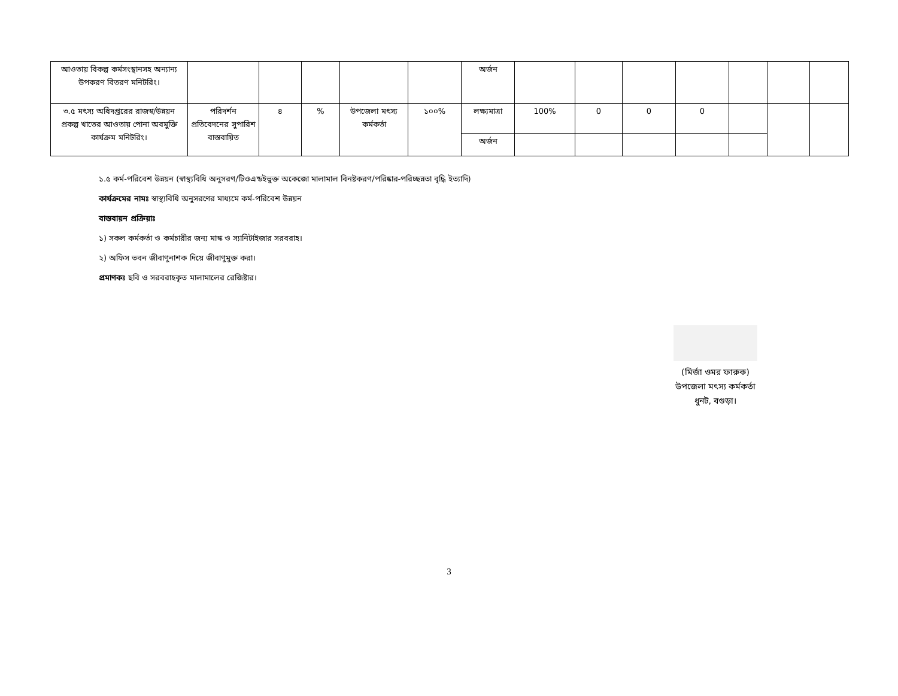| আওতায় বিকল্প কর্মসংস্থানসহ অন্যান্য উপকরণ বিতরণ মনিটরিং। | | | | | | অর্জন | | | | | | | |
| ৩.৫ মৎস্য অধিদপ্তরের রাজস্ব/উন্নয়ন প্রকল্প খাতের আওতায় পোনা অবমুক্তি কার্যক্রম মনিটরিং। | পরিদর্শন প্রতিবেদনের সুপারিশ বাস্তবায়িত | ৪ | % | উপজেলা মৎস্য কর্মকর্তা | ১০০% | লক্ষ্যমাত্রা | 100% | 0 | 0 | 0 | | | |
| | | | | | | অর্জন | | | | | | | |
১.৫ কর্ম-পরিবেশ উন্নয়ন (স্বাস্থ্যবিধি অনুসরণ/টিওএন্ডইভুক্ত অকেজো মালামাল বিনষ্টকরণ/পরিষ্কার-পরিচ্ছন্নতা বৃদ্ধি ইত্যাদি)
কার্যক্রমের নামঃ স্বাস্থ্যবিধি অনুসরণের মাধ্যমে কর্ম-পরিবেশ উন্নয়ন
বাস্তবায়ন প্রক্রিয়াঃ
১) সকল কর্মকর্তা ও কর্মচারীর জন্য মাস্ক ও স্যানিটাইজার সরবরাহ।
২) অফিস ভবন জীবাণুনাশক দিয়ে জীবাণুমুক্ত করা।
প্রমাণকঃ ছবি ও সরবরাহকৃত মালামালের রেজিষ্টার।
(মির্জা ওমর ফারুক)
উপজেলা মৎস্য কর্মকর্তা
ধুনট, বগুড়া।
3